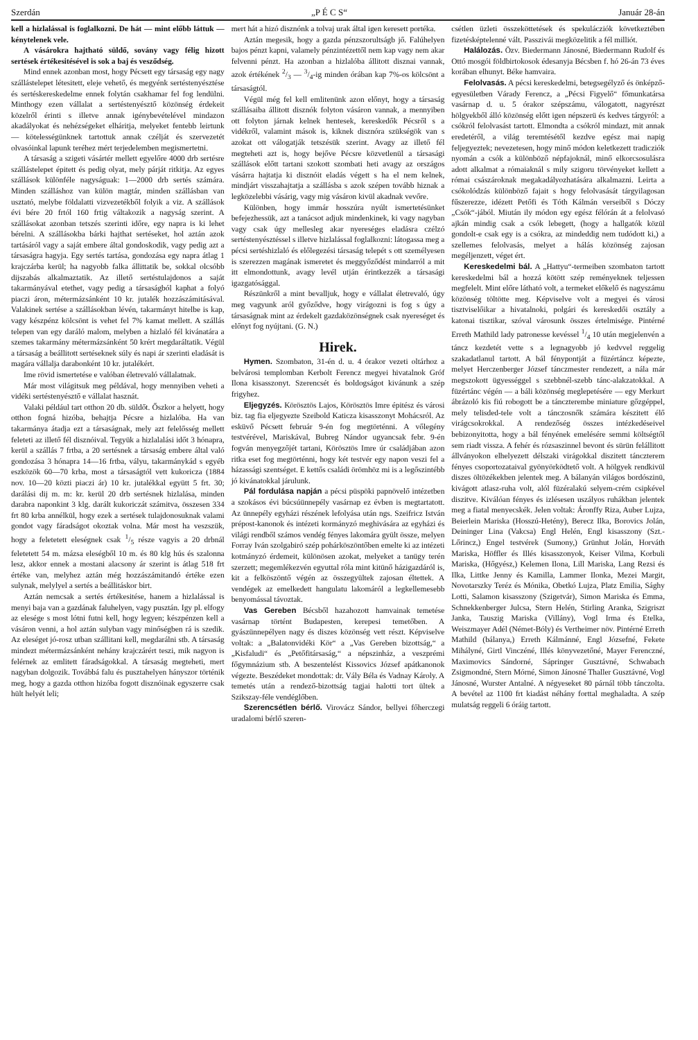Szerdán „P É C S“Január 28-án
kell a hizlalással is foglalkozni. De hát — mint előbb láttuk — kénytelenek vele.
A vásárokra hajtható süldő, sovány vagy félig hizott sertések értékesitésével is sok a baj és vesződség.
Mind ennek azonban most, hogy Pécsett egy társaság egy nagy szállástelepet létesitett, eleje vehető, és megyénk sertéstenyésztése és sertéskereskedelme ennek folytán csakhamar fel fog lendülni. Minthogy ezen vállalat a sertéstenyésztő közönség érdekeit közelről érinti s illetve annak igénybevételével mindazon akadályokat és nehézségeket elháritja, melyeket fentebb leirtunk — kötelességünknek tartottuk annak czélját és szervezetét olvasóinkal lapunk teréhez mért terjedelemben megismertetni.
A társaság a szigeti vásártér mellett egyelőre 4000 drb sertésre szállástelepet épitett és pedig olyat, mely párját ritkitja. Az egyes szállások különféle nagyságuak: 1—2000 drb sertés számára. Minden szálláshoz van külön magtár, minden szállásban van usztató, melybe földalatti vizvezetékből folyik a viz. A szállások évi bére 20 frtól 160 frtig váltakozik a nagyság szerint. A szállásokat azonban tetszés szerinti időre, egy napra is ki lehet bérelni. A szállásokba bárki hajthat sertéseket, hol aztán azok tartásáról vagy a saját embere által gondoskodik, vagy pedig azt a társaságra hagyja. Egy sertés tartása, gondozása egy napra átlag 1 krajczárba kerül; ha nagyobb falka állittatik be, sokkal olcsóbb dijszabás alkalmaztatik. Az illető sertéstulajdonos a saját takarmányával etethet, vagy pedig a társaságból kaphat a folyó piaczi áron, métermázsánként 10 kr. jutalék hozzászámitásával. Valakinek sertése a szállásokban lévén, takarmányt hitelbe is kap, vagy készpénz kölcsönt is vehet fel 7% kamat mellett. A szállás telepen van egy daráló malom, melyben a hizlaló fél kivánatára a szemes takarmány métermázsánként 50 krért megdaráltatik. Végül a társaság a beállitott sertéseknek súly és napi ár szerinti eladását is magára vállalja darabonként 10 kr. jutalékért.
Ime rövid ismertetése e valóban életrevaló vállalatnak.
Már most világitsuk meg példával, hogy mennyiben veheti a vidéki sertéstenyésztő e vállalat hasznát.
Valaki például tart otthon 20 db. süldőt. Őszkor a helyett, hogy otthon fogná hizóba, behajtja Pécsre a hizlalóba. Ha van takarmánya átadja ezt a társaságnak, mely azt felelősség mellett feleteti az illető fél disznóival. Tegyük a hizlalalási időt 3 hónapra, kerül a szállás 7 frtba, a 20 sertésnek a társaság embere által való gondozása 3 hónapra 14—16 frtba, vályu, takarmánykád s egyéb eszközök 60—70 krba, most a társaságtól vett kukoricza (1884 nov. 10—20 közti piaczi ár) 10 kr. jutalékkal együtt 5 frt. 30; darálási dij m. m: kr. kerül 20 drb sertésnek hizlalása, minden darabra naponkint 3 klg. darált kukoriczát számitva, összesen 334 frt 80 krba annélkül, hogy ezek a sertések tulajdonosuknak valami gondot vagy fáradságot okoztak volna. Már most ha veszszük, hogy a feletetett eleségnek csak 1/5 része vagyis a 20 drbnál feletetett 54 m. mázsa eleségből 10 m. és 80 klg hús és szalonna lesz, akkor ennek a mostani alacsony ár szerint is átlag 518 frt értéke van, melyhez aztán még hozzászámitandó értéke ezen sulynak, melylyel a sertés a beállitáskor birt.
Aztán nemcsak a sertés értékesitése, hanem a hizlalással is menyi baja van a gazdának faluhelyen, vagy pusztán. Igy pl. elfogy az elesége s most lótni futni kell, hogy legyen; készpénzen kell a vásáron venni, a hol aztán sulyban vagy minőségben rá is szedik. Az eleséget jó-rosz utban szállitani kell, megdarálni stb. A társaság mindezt métermázsánként nehány krajczárért teszi, mik nagyon is felérnek az emlitett fáradságokkal. A társaság megteheti, mert nagyban dolgozik. Továbbá falu és pusztahelyen hányszor történik meg, hogy a gazda otthon hizóba fogott disznóinak egyszerre csak hült helyét leli;
mert hát a hizó disznónk a tolvaj urak által igen keresett portéka.
Aztán megesik, hogy a gazda pénzszorultságb jő. Falúhelyen bajos pénzt kapni, valamely pénzintézettől nem kap vagy nem akar felvenni pénzt. Ha azonban a hizlalóba állitott disznai vannak, azok értékének 2/3 — 3/4-ig minden órában kap 7%-os kölcsönt a társaságtól.
Végül még fel kell emlitenünk azon előnyt, hogy a társaság szállásaiba állitott disznók folyton vásáron vannak, a mennyiben ott folyton járnak kelnek hentesek, kereskedők Pécsről s a vidékről, valamint mások is, kiknek disznóra szükségök van s azokat ott válogatják tetszésük szerint. Avagy az illető fél megteheti azt is, hogy bejőve Pécsre közvetlenül a társasági szállások előtt tartani szokott szombati heti avagy az országos vásárra hajtatja ki disznóit eladás végett s ha el nem kelnek, mindjárt visszahajtatja a szállásba s azok szépen tovább hiznak a legközelebbi vásárig, vagy mig vásáron kivül akadnak vevőre.
Különben, hogy immár hosszúra nyúlt ismertetésünket befejezhessük, azt a tanácsot adjuk mindenkinek, ki vagy nagyban vagy csak úgy mellesleg akar nyereséges eladásra czélzó sertéstenyésztéssel s illetve hizlalással foglalkozni: látogassa meg a pécsi sertéshizlaló és előlegezési társaság telepét s ott személyesen is szerezzen magának ismeretet és meggyőződést mindarról a mit itt elmondottunk, avagy levél utján érintkezzék a társasági igazgatósággal.
Részünkről a mint bevalljuk, hogy e vállalat életrevaló, úgy meg vagyunk aról győződve, hogy virágozni is fog s úgy a társaságnak mint az érdekelt gazdaközönségnek csak nyereséget és előnyt fog nyújtani. (G. N.)
Hirek.
Hymen. Szombaton, 31-én d. u. 4 órakor vezeti oltárhoz a belvárosi templomban Kerbolt Ferencz megyei hivatalnok Gróf Ilona kisasszonyt. Szerencsét és boldogságot kivánunk a szép frigyhez.
Eljegyzés. Körösztös Lajos, Körösztös Imre épitész és városi biz. tag fia eljegyezte Szeibold Katicza kisasszonyt Mohácsról. Az esküvő Pécsett február 9-én fog megtörténni. A vőlegény testvérével, Mariskával, Bubreg Nándor ugyancsak febr. 9-én fogván menyegzőjét tartani, Körösztös Imre úr családjában azon ritka eset fog megtörténni, hogy két testvér egy napon veszi fel a házassági szentséget. E kettős családi örömhöz mi is a legőszintébb jó kivánatokkal járulunk.
Pál fordulása napján a pécsi püspöki papnövelő intézetben a szokásos évi búcsúünnepély vasárnap ez évben is megtartatott. Az ünnepély egyházi részének lefolyása után ngs. Szeifricz István prépost-kanonok és intézeti kormányzó meghivására az egyházi és világi rendből számos vendég fényes lakomára gyült össze, melyen Forray Iván szolgabiró szép pohárköszöntőben emelte ki az intézeti kotmányzó érdemeit, különösen azokat, melyeket a tanügy terén szerzett; megemlékezvén egyuttal róla mint kitünő házigazdáról is, kit a felköszöntő végén az összegyültek zajosan éltettek. A vendégek az emelkedett hangulatu lakomáról a legkellemesebb benyomással távoztak.
Vas Gereben Bécsből hazahozott hamvainak temetése vasárnap történt Budapesten, kerepesi temetőben. A gyászünnepélyen nagy és diszes közönség vett részt. Képviselve voltak: a „Balatonvidéki Kör“ a „Vas Gereben bizottság,“ a „Kisfaludi“ és „Petőfitársaság,“ a népszinház, a veszprémi főgymnázium stb. A beszentelést Kissovics József apátkanonok végezte. Beszédeket mondottak: dr. Vály Béla és Vadnay Károly. A temetés után a rendező-bizottság tagjai halotti tort ültek a Szikszay-féle vendéglőben.
Szerencsétlen bérlő. Virovácz Sándor, bellyei főherczegi uradalomi bérlő szeren-
csétlen üzleti összeköttetések és spekulácziók következtében fizetésképtelenné vált. Passzivái megközelitik a fél milliót.
Halálozás. Özv. Biedermann Jánosné, Biedermann Rudolf és Ottó mosgói földbirtokosok édesanyja Bécsben f. hó 26-án 73 éves korában elhunyt. Béke hamvaira.
Felolvasás. A pécsi kereskedelmi, betegsegélyző és önképző-egyesületben Várady Ferencz, a „Pécsi Figyelő“ főmunkatársa vasárnap d. u. 5 órakor szépszámu, válogatott, nagyrészt hölgyekből álló közönség előtt igen népszerü és kedves tárgyról: a csókról felolvasást tartott. Elmondta a csókról mindazt, mit annak eredetéről, a világ teremtésétől kezdve egész mai napig feljegyeztek; nevezetesen, hogy minő módon keletkezett tradicziók nyomán a csók a különböző népfajoknál, minő elkorcsosulásra adott alkalmat a rómaiaknál s mily szigoru törvényeket kellett a római császároknak megakadályozhatására alkalmazni. Leirta a csókolódzás különböző fajait s hogy felolvasását tárgyilagosan fűszerezze, idézett Petőfi és Tóth Kálmán verseiből s Dóczy „Csók“-jából. Miután ily módon egy egész félórán át a felolvasó ajkán mindig csak a csók lebegett, (hogy a hallgatók közül gondolt-e csak egy is a csókra, az mindeddig nem tudódott ki,) a szellemes felolvasás, melyet a hálás közönség zajosan megéljenzett, véget ért.
Kereskedelmi bál. A „Hattyu“-termeiben szombaton tartott kereskedelmi bál a hozzá kötött szép reményeknek teljessen megfelelt. Mint előre látható volt, a termeket előkelő és nagyszámu közönség töltötte meg. Képviselve volt a megyei és városi tisztviselőikar a hivatalnoki, polgári és kereskedői osztály a katonai tisztikar, szóval városunk összes értelmisége. Pintérné Erreth Mathild lady patronesse kevéssel 1/4 10 után megjelenvén a táncz kezdetét vette s a legnagyobb jó kedvvel reggelig szakadatlanul tartott. A bál fénypontját a füzértáncz képezte, melyet Herczenberger József tánczmester rendezett, a nála már megszokott ügyességgel s szebbnél-szebb tánc-alakzatokkal. A füzértánc végén — a báli közönség meglepetésére — egy Merkurt ábrázoló kis fiú robogott be a tánczterembe miniature gőzgéppel, mely telisded-tele volt a tánczosnők számára készitett élő virágcsokrokkal. A rendezőség összes intézkedéseivel bebizonyitotta, hogy a bál fényének emelésére semmi költségtől sem riadt vissza. A fehér és rózsaszinnel bevont és sürün felállitott állványokon elhelyezett délszaki virágokkal diszitett tánczterem fényes csoportozataival gyönyörködtető volt. A hölgyek rendkivül diszes öltözékekben jelentek meg. A bálanyán világos bordószinü, kivágott atlasz-ruha volt, alól füzéralakú selyem-crém csipkével diszitve. Kiválóan fényes és izlésesen uszályos ruhákban jelentek meg a fiatal menyecskék. Jelen voltak: Áronffy Riza, Auber Lujza, Beierlein Mariska (Hosszú-Hetény), Berecz Ilka, Borovics Jolán, Deininger Lina (Vakcsa) Engl Helén, Engl kisasszony (Szt.-Lőrincz,) Engel testvérek (Sumony,) Grünhut Jolán, Horváth Mariska, Höffler és Illés kisasszonyok, Keiser Vilma, Korbuli Mariska, (Hőgyész,) Kelemen Ilona, Lill Mariska, Lang Rezsi és Ilka, Littke Jenny és Kamilla, Lammer Ilonka, Mezei Margit, Novotarszky Teréz és Mónika, Obetkó Lujza, Platz Emilia, Sághy Lotti, Salamon kisasszony (Szigetvár), Simon Mariska és Emma, Schnekkenberger Julcsa, Stern Helén, Stirling Aranka, Szigriszt Janka, Tauszig Mariska (Villány), Vogl Irma és Etelka, Weiszmayer Adél (Német-Bóly) és Vertheimer növ. Pintérné Erreth Mathild (bálanya,) Erreth Kálmánné, Engl Józsefné, Fekete Mihályné, Girtl Vinczéné, Illés könyvezetőné, Mayer Ferenczné, Maximovics Sándorné, Sápringer Gusztávné, Schwabach Zsigmondné, Stern Mórné, Simon Jánosné Thaller Gusztávné, Vogl Jánosné, Wurster Antalné. A négyeseket 80 párnál több tánczolta. A bevétel az 1100 frt kiadást néhány forttal meghaladta. A szép mulatság reggeli 6 óráig tartott.